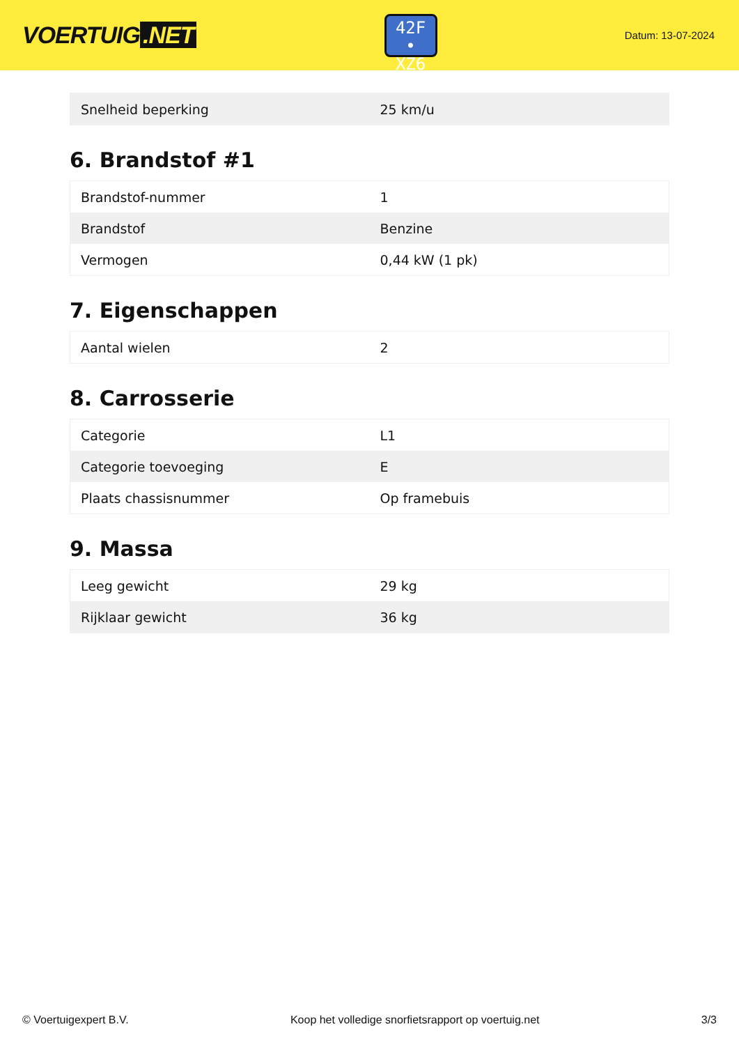VOERTUIG.NET
42F
• XZ6
Datum: 13-07-2024
| Snelheid beperking | 25 km/u |
6. Brandstof #1
| Brandstof-nummer | 1 |
| Brandstof | Benzine |
| Vermogen | 0,44 kW (1 pk) |
7. Eigenschappen
| Aantal wielen | 2 |
8. Carrosserie
| Categorie | L1 |
| Categorie toevoeging | E |
| Plaats chassisnummer | Op framebuis |
9. Massa
| Leeg gewicht | 29 kg |
| Rijklaar gewicht | 36 kg |
© Voertuigexpert B.V. Koop het volledige snorfietsrapport op voertuig.net 3/3